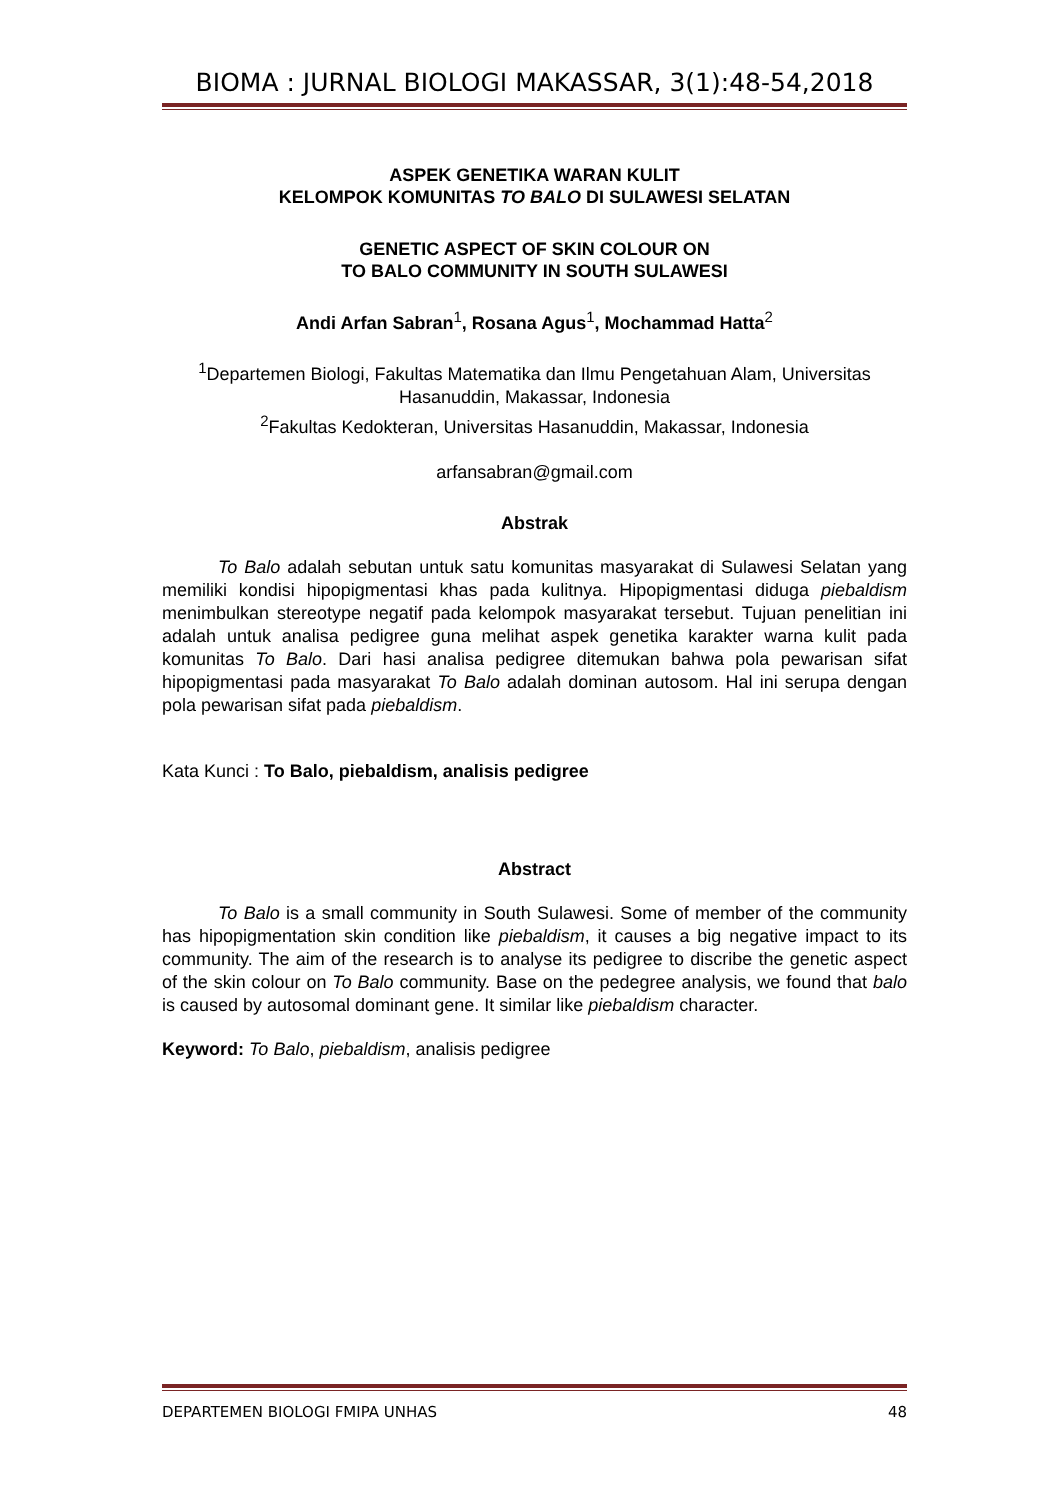BIOMA : JURNAL BIOLOGI MAKASSAR, 3(1):48-54,2018
ASPEK GENETIKA WARAN KULIT
KELOMPOK KOMUNITAS TO BALO DI SULAWESI SELATAN
GENETIC ASPECT OF SKIN COLOUR ON
TO BALO COMMUNITY IN SOUTH SULAWESI
Andi Arfan Sabran<sup>1</sup>, Rosana Agus<sup>1</sup>, Mochammad Hatta<sup>2</sup>
<sup>1</sup> Departemen Biologi, Fakultas Matematika dan Ilmu Pengetahuan Alam, Universitas Hasanuddin, Makassar, Indonesia
<sup>2</sup> Fakultas Kedokteran, Universitas Hasanuddin, Makassar, Indonesia
arfansabran@gmail.com
Abstrak
To Balo adalah sebutan untuk satu komunitas masyarakat di Sulawesi Selatan yang memiliki kondisi hipopigmentasi khas pada kulitnya. Hipopigmentasi diduga piebaldism menimbulkan stereotype negatif pada kelompok masyarakat tersebut. Tujuan penelitian ini adalah untuk analisa pedigree guna melihat aspek genetika karakter warna kulit pada komunitas To Balo. Dari hasi analisa pedigree ditemukan bahwa pola pewarisan sifat hipopigmentasi pada masyarakat To Balo adalah dominan autosom. Hal ini serupa dengan pola pewarisan sifat pada piebaldism.
Kata Kunci : To Balo, piebaldism, analisis pedigree
Abstract
To Balo is a small community in South Sulawesi. Some of member of the community has hipopigmentation skin condition like piebaldism, it causes a big negative impact to its community. The aim of the research is to analyse its pedigree to discribe the genetic aspect of the skin colour on To Balo community. Base on the pedegree analysis, we found that balo is caused by autosomal dominant gene. It similar like piebaldism character.
Keyword: To Balo, piebaldism, analisis pedigree
DEPARTEMEN BIOLOGI FMIPA UNHAS 48